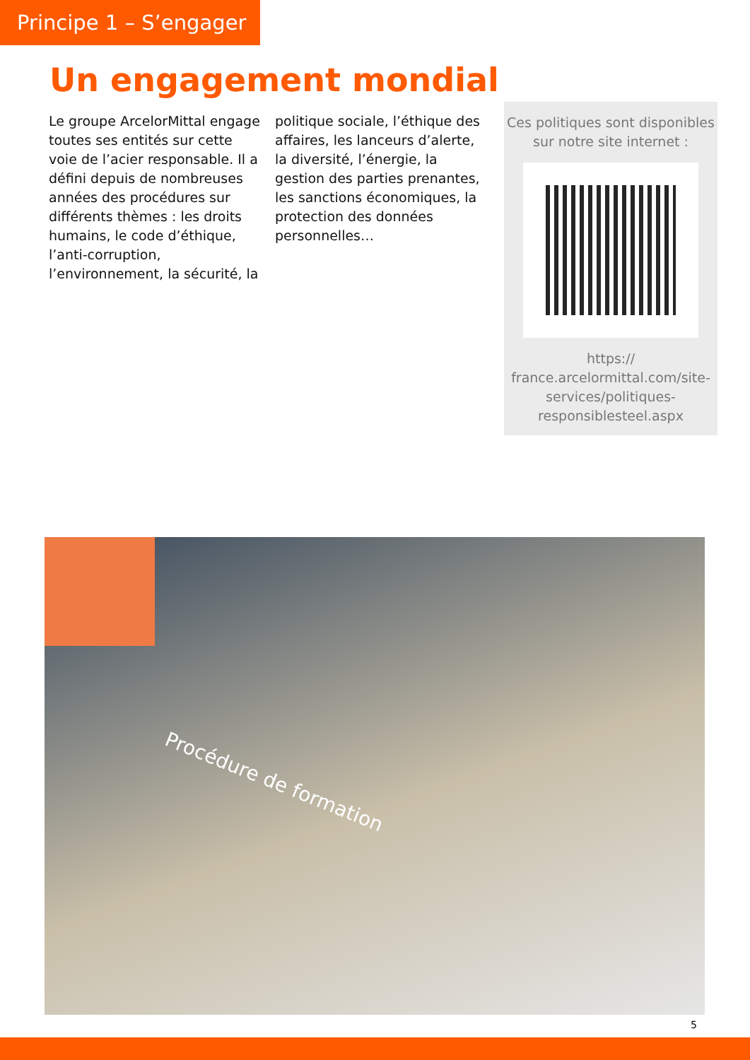Principe 1 – S’engager
Un engagement mondial
Le groupe ArcelorMittal engage toutes ses entités sur cette voie de l’acier responsable. Il a défini depuis de nombreuses années des procédures sur différents thèmes : les droits humains, le code d’éthique, l’anti-corruption, l’environnement, la sécurité, la
politique sociale, l’éthique des affaires, les lanceurs d’alerte, la diversité, l’énergie, la gestion des parties prenantes, les sanctions économiques, la protection des données personnelles…
Ces politiques sont disponibles sur notre site internet :
https://
france.arcelormittal.com/site-services/politiques-responsiblesteel.aspx
Procédure de formation
5